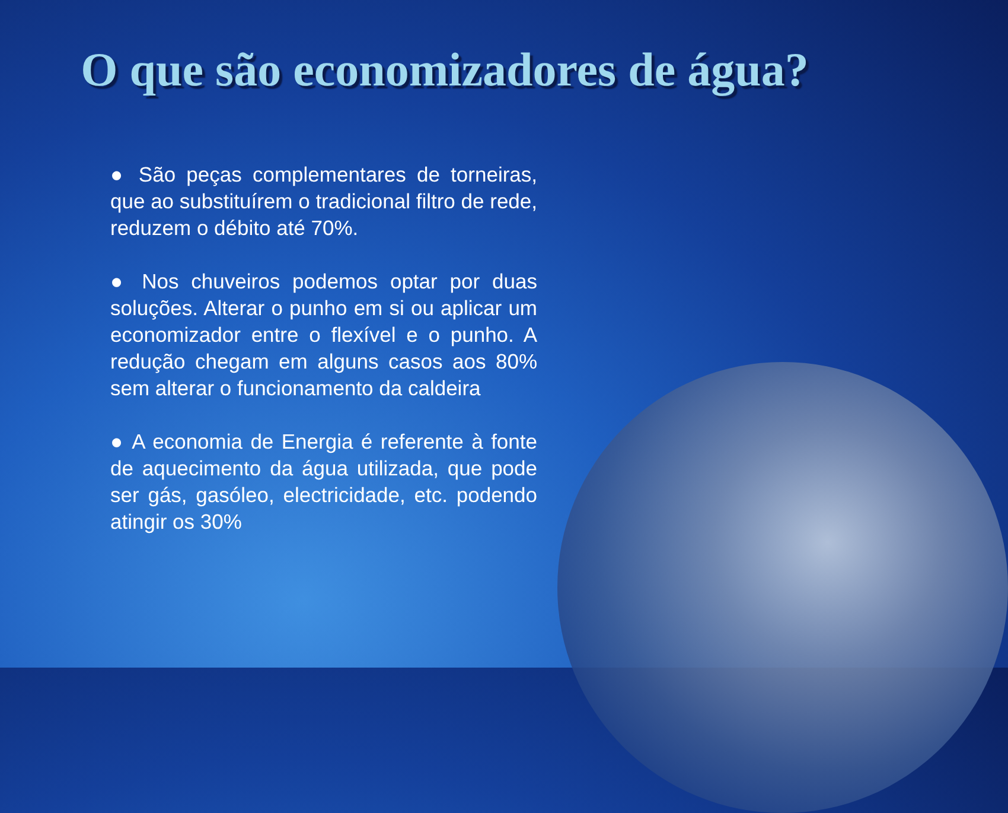O que são economizadores de água?
● São peças complementares de torneiras, que ao substituírem o tradicional filtro de rede, reduzem o débito até 70%.
● Nos chuveiros podemos optar por duas soluções. Alterar o punho em si ou aplicar um economizador entre o flexível e o punho. A redução chegam em alguns casos aos 80% sem alterar o funcionamento da caldeira
● A economia de Energia é referente à fonte de aquecimento da água utilizada, que pode ser gás, gasóleo, electricidade, etc. podendo atingir os 30%